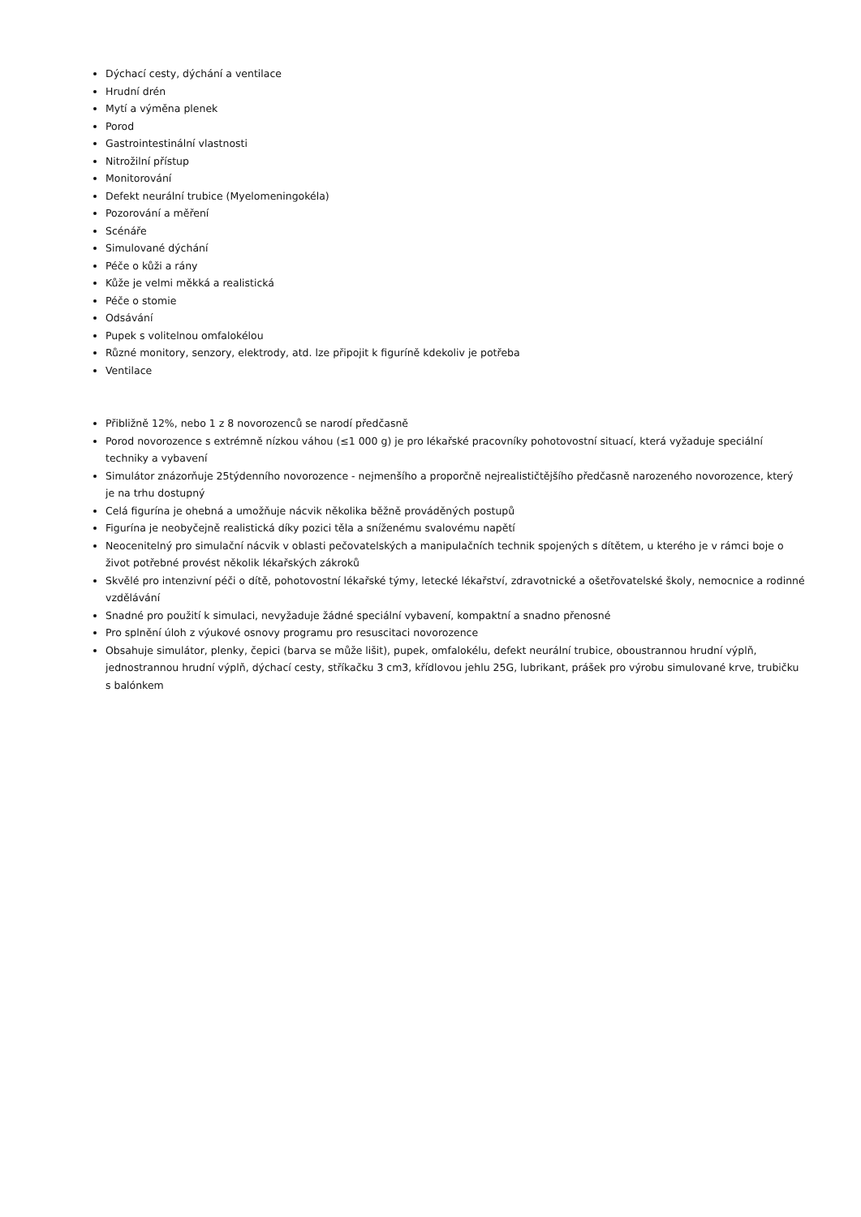Dýchací cesty, dýchání a ventilace
Hrudní drén
Mytí a výměna plenek
Porod
Gastrointestinální vlastnosti
Nitrožilní přístup
Monitorování
Defekt neurální trubice (Myelomeningokéla)
Pozorování a měření
Scénáře
Simulované dýchání
Péče o kůži a rány
Kůže je velmi měkká a realistická
Péče o stomie
Odsávání
Pupek s volitelnou omfalokélou
Různé monitory, senzory, elektrody, atd. lze připojit k figuríně kdekoliv je potřeba
Ventilace
Přibližně 12%, nebo 1 z 8 novorozenců se narodí předčasně
Porod novorozence s extrémně nízkou váhou (≤1 000 g) je pro lékařské pracovníky pohotovostní situací, která vyžaduje speciální techniky a vybavení
Simulátor znázorňuje 25týdenního novorozence - nejmenšího a proporčně nejrealističtějšího předčasně narozeného novorozence, který je na trhu dostupný
Celá figurína je ohebná a umožňuje nácvik několika běžně prováděných postupů
Figurína je neobyčejně realistická díky pozici těla a sníženému svalovému napětí
Neocenitelný pro simulační nácvik v oblasti pečovatelských a manipulačních technik spojených s dítětem, u kterého je v rámci boje o život potřebné provést několik lékařských zákroků
Skvělé pro intenzivní péči o dítě, pohotovostní lékařské týmy, letecké lékařství, zdravotnické a ošetřovatelské školy, nemocnice a rodinné vzdělávání
Snadné pro použití k simulaci, nevyžaduje žádné speciální vybavení, kompaktní a snadno přenosné
Pro splnění úloh z výukové osnovy programu pro resuscitaci novorozence
Obsahuje simulátor, plenky, čepici (barva se může lišit), pupek, omfalokélu, defekt neurální trubice, oboustrannou hrudní výplň, jednostrannou hrudní výplň, dýchací cesty, stříkačku 3 cm3, křídlovou jehlu 25G, lubrikant, prášek pro výrobu simulované krve, trubičku s balónkem